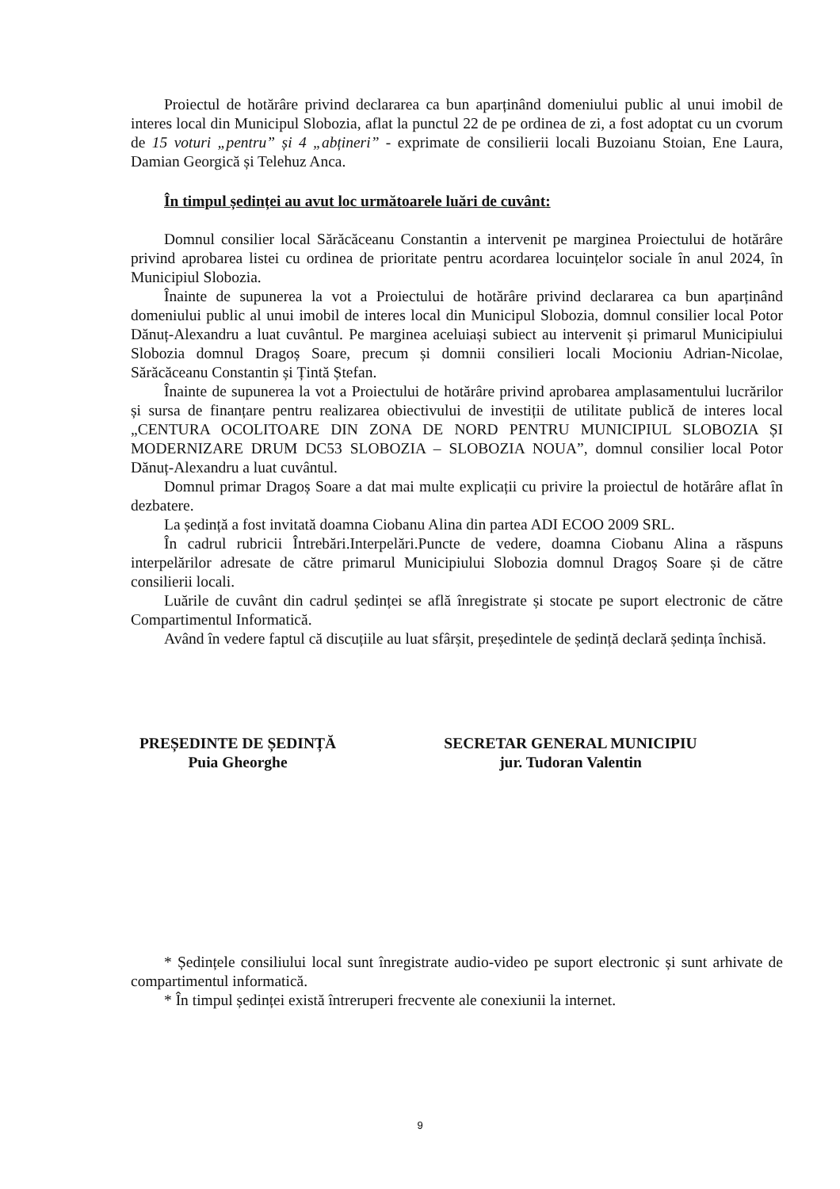Proiectul de hotărâre privind declararea ca bun aparținând domeniului public al unui imobil de interes local din Municipul Slobozia, aflat la punctul 22 de pe ordinea de zi, a fost adoptat cu un cvorum de 15 voturi „pentru” și 4 „abțineri” - exprimate de consilierii locali Buzoianu Stoian, Ene Laura, Damian Georgică și Telehuz Anca.
În timpul ședinței au avut loc următoarele luări de cuvânt:
Domnul consilier local Sărăcăceanu Constantin a intervenit pe marginea Proiectului de hotărâre privind aprobarea listei cu ordinea de prioritate pentru acordarea locuințelor sociale în anul 2024, în Municipiul Slobozia.
Înainte de supunerea la vot a Proiectului de hotărâre privind declararea ca bun aparținând domeniului public al unui imobil de interes local din Municipul Slobozia, domnul consilier local Potor Dănuț-Alexandru a luat cuvântul. Pe marginea aceluiași subiect au intervenit și primarul Municipiului Slobozia domnul Dragoș Soare, precum și domnii consilieri locali Mocioniu Adrian-Nicolae, Sărăcăceanu Constantin și Țintă Ștefan.
Înainte de supunerea la vot a Proiectului de hotărâre privind aprobarea amplasamentului lucrărilor și sursa de finanțare pentru realizarea obiectivului de investiții de utilitate publică de interes local „CENTURA OCOLITOARE DIN ZONA DE NORD PENTRU MUNICIPIUL SLOBOZIA ȘI MODERNIZARE DRUM DC53 SLOBOZIA – SLOBOZIA NOUA”, domnul consilier local Potor Dănuț-Alexandru a luat cuvântul.
Domnul primar Dragoș Soare a dat mai multe explicații cu privire la proiectul de hotărâre aflat în dezbatere.
La ședință a fost invitată doamna Ciobanu Alina din partea ADI ECOO 2009 SRL.
În cadrul rubricii Întrebări.Interpelări.Puncte de vedere, doamna Ciobanu Alina a răspuns interpelărilor adresate de către primarul Municipiului Slobozia domnul Dragoș Soare și de către consilierii locali.
Luările de cuvânt din cadrul ședinței se află înregistrate și stocate pe suport electronic de către Compartimentul Informatică.
Având în vedere faptul că discuțiile au luat sfârșit, președintele de ședință declară ședința închisă.
PREȘEDINTE DE ȘEDINȚĂ
Puia Gheorghe
SECRETAR GENERAL MUNICIPIU
jur. Tudoran Valentin
* Ședințele consiliului local sunt înregistrate audio-video pe suport electronic și sunt arhivate de compartimentul informatică.
* În timpul ședinței există întreruperi frecvente ale conexiunii la internet.
9